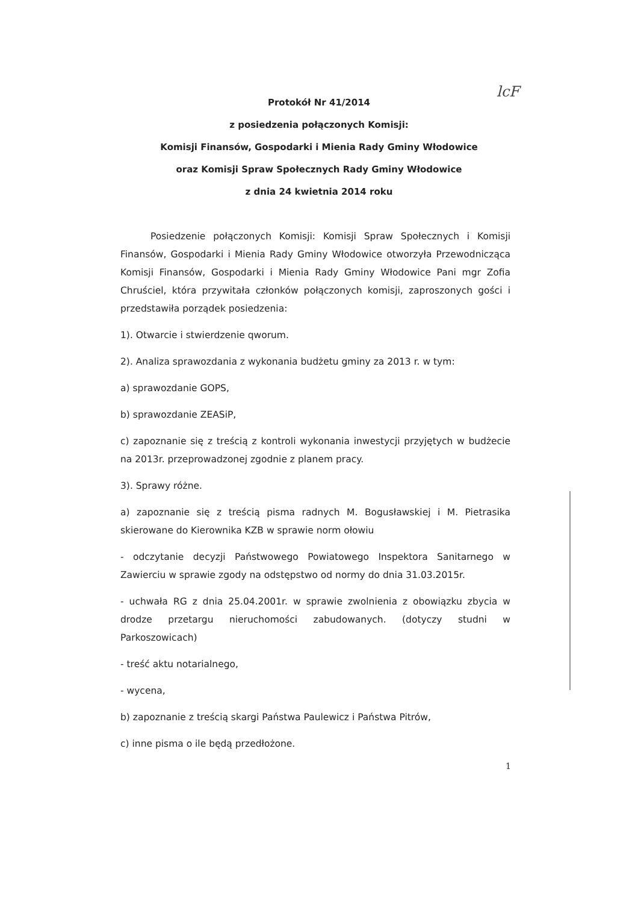lcF
Protokół Nr 41/2014
z posiedzenia połączonych Komisji:
Komisji Finansów, Gospodarki i Mienia Rady Gminy Włodowice
oraz Komisji Spraw Społecznych Rady Gminy Włodowice
z dnia 24 kwietnia 2014 roku
Posiedzenie połączonych Komisji: Komisji Spraw Społecznych i Komisji Finansów, Gospodarki i Mienia Rady Gminy Włodowice otworzyła Przewodnicząca Komisji Finansów, Gospodarki i Mienia Rady Gminy Włodowice Pani mgr Zofia Chruściel, która przywitała członków połączonych komisji, zaproszonych gości i przedstawiła porządek posiedzenia:
1). Otwarcie i stwierdzenie qworum.
2). Analiza sprawozdania z wykonania budżetu gminy za 2013 r. w tym:
a) sprawozdanie GOPS,
b) sprawozdanie ZEASiP,
c) zapoznanie się z treścią z kontroli wykonania inwestycji przyjętych w budżecie na 2013r. przeprowadzonej zgodnie z planem pracy.
3). Sprawy różne.
a) zapoznanie się z treścią pisma radnych M. Bogusławskiej i M. Pietrasika skierowane do Kierownika KZB w sprawie norm ołowiu
- odczytanie decyzji Państwowego Powiatowego Inspektora Sanitarnego w Zawierciu w sprawie zgody na odstępstwo od normy do dnia 31.03.2015r.
- uchwała RG z dnia 25.04.2001r. w sprawie zwolnienia z obowiązku zbycia w drodze przetargu nieruchomości zabudowanych. (dotyczy studni w Parkoszowicach)
- treść aktu notarialnego,
- wycena,
b) zapoznanie z treścią skargi Państwa Paulewicz i Państwa Pitrów,
c) inne pisma o ile będą przedłożone.
1